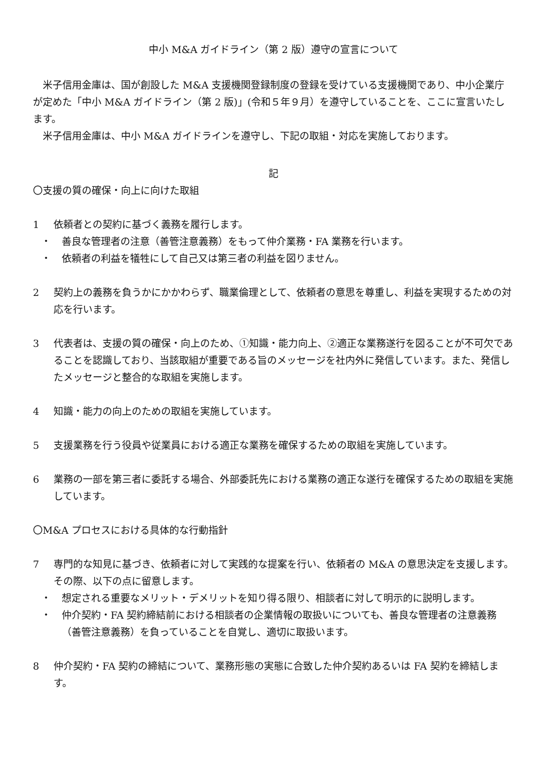中小 M&A ガイドライン（第 2 版）遵守の宣言について
米子信用金庫は、国が創設した M&A 支援機関登録制度の登録を受けている支援機関であり、中小企業庁が定めた「中小 M&A ガイドライン（第 2 版)」(令和５年９月）を遵守していることを、ここに宣言いたします。
米子信用金庫は、中小 M&A ガイドラインを遵守し、下記の取組・対応を実施しております。
記
〇支援の質の確保・向上に向けた取組
1 依頼者との契約に基づく義務を履行します。
・ 善良な管理者の注意（善管注意義務）をもって仲介業務・FA 業務を行います。
・ 依頼者の利益を犠牲にして自己又は第三者の利益を図りません。
2 契約上の義務を負うかにかかわらず、職業倫理として、依頼者の意思を尊重し、利益を実現するための対応を行います。
3 代表者は、支援の質の確保・向上のため、①知識・能力向上、②適正な業務遂行を図ることが不可欠であることを認識しており、当該取組が重要である旨のメッセージを社内外に発信しています。また、発信したメッセージと整合的な取組を実施します。
4 知識・能力の向上のための取組を実施しています。
5 支援業務を行う役員や従業員における適正な業務を確保するための取組を実施しています。
6 業務の一部を第三者に委託する場合、外部委託先における業務の適正な遂行を確保するための取組を実施しています。
〇M&A プロセスにおける具体的な行動指針
7 専門的な知見に基づき、依頼者に対して実践的な提案を行い、依頼者の M&A の意思決定を支援します。その際、以下の点に留意します。
・ 想定される重要なメリット・デメリットを知り得る限り、相談者に対して明示的に説明します。
・ 仲介契約・FA 契約締結前における相談者の企業情報の取扱いについても、善良な管理者の注意義務（善管注意義務）を負っていることを自覚し、適切に取扱います。
8 仲介契約・FA 契約の締結について、業務形態の実態に合致した仲介契約あるいは FA 契約を締結します。